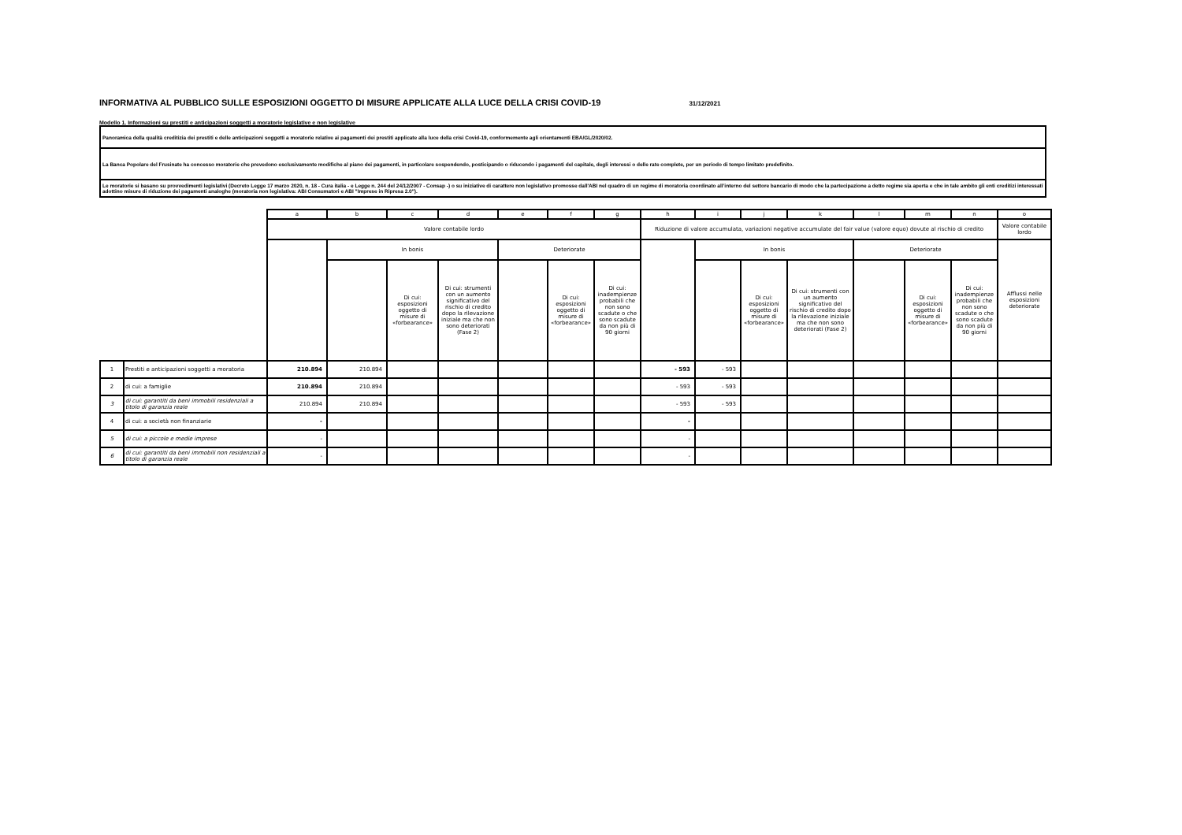INFORMATIVA AL PUBBLICO SULLE ESPOSIZIONI OGGETTO DI MISURE APPLICATE ALLA LUCE DELLA CRISI COVID-19 31/12/2021
Modello 1. Informazioni su prestiti e anticipazioni soggetti a moratorie legislative e non legislative
| Panoramica della qualità creditizia dei prestiti e delle anticipazioni soggetti a moratorie relative ai pagamenti dei prestiti applicate alla luce della crisi Covid-19, conformemente agli orientamenti EBA/GL/2020/02. |
| La Banca Popolare del Frusinate ha concesso moratorie che prevedono esclusivamente modifiche al piano dei pagamenti, in particolare sospendendo, posticipando o riducendo i pagamenti del capitale, degli interessi o delle rate complete, per un periodo di tempo limitato predefinito. |
| Le moratorie si basano su provvedimenti legislativi (Decreto Legge 17 marzo 2020, n. 18 - Cura italia - e Legge n. 244 del 24/12/2007 - Consap -) o su iniziative di carattere non legislativo promosse dall'ABI nel quadro di un regime di moratoria coordinato all’interno del settore bancario di modo che la partecipazione a detto regime sia aperta e che in tale ambito gli enti creditizi interessati adottino misure di riduzione dei pagamenti analoghe (moratoria non legislativa: ABI Consumatori e ABI "Imprese in Ripresa 2.0"). |
| | | a | b | c | d | e | f | g | h | i | j | k | l | m | n | o |
| | | Valore contabile lordo | | | | | | | Riduzione di valore accumulata, variazioni negative accumulate del fair value (valore equo) dovute al rischio di credito | | | | | | | Valore contabile lordo |
| | | | In bonis | | | Deteriorate | | | | In bonis | | | Deteriorate | | | Afflussi nelle esposizioni deteriorate |
| | | | | Di cui: esposizioni oggetto di misure di «forbearance» | Di cui: strumenti con un aumento significativo del rischio di credito dopo la rilevazione iniziale ma che non sono deteriorati (Fase 2) | | Di cui: esposizioni oggetto di misure di «forbearance» | Di cui: inadempienze probabili che non sono scadute o che sono scadute da non più di 90 giorni | | | Di cui: esposizioni oggetto di misure di «forbearance» | Di cui: strumenti con un aumento significativo del rischio di credito dopo la rilevazione iniziale ma che non sono deteriorati (Fase 2) | | Di cui: esposizioni oggetto di misure di «forbearance» | Di cui: inadempienze probabili che non sono scadute o che sono scadute da non più di 90 giorni | |
| 1 | Prestiti e anticipazioni soggetti a moratoria | 210.894 | 210.894 | | | | | | - 593 | - 593 | | | | | | |
| 2 | di cui: a famiglie | 210.894 | 210.894 | | | | | | - 593 | - 593 | | | | | | |
| 3 | di cui: garantiti da beni immobili residenziali a titolo di garanzia reale | 210.894 | 210.894 | | | | | | - 593 | - 593 | | | | | | |
| 4 | di cui: a società non finanziarie | - | | | | | | | - | | | | | | | |
| 5 | di cui: a piccole e medie imprese | - | | | | | | | - | | | | | | | |
| 6 | di cui: garantiti da beni immobili non residenziali a titolo di garanzia reale | - | | | | | | | - | | | | | | | |